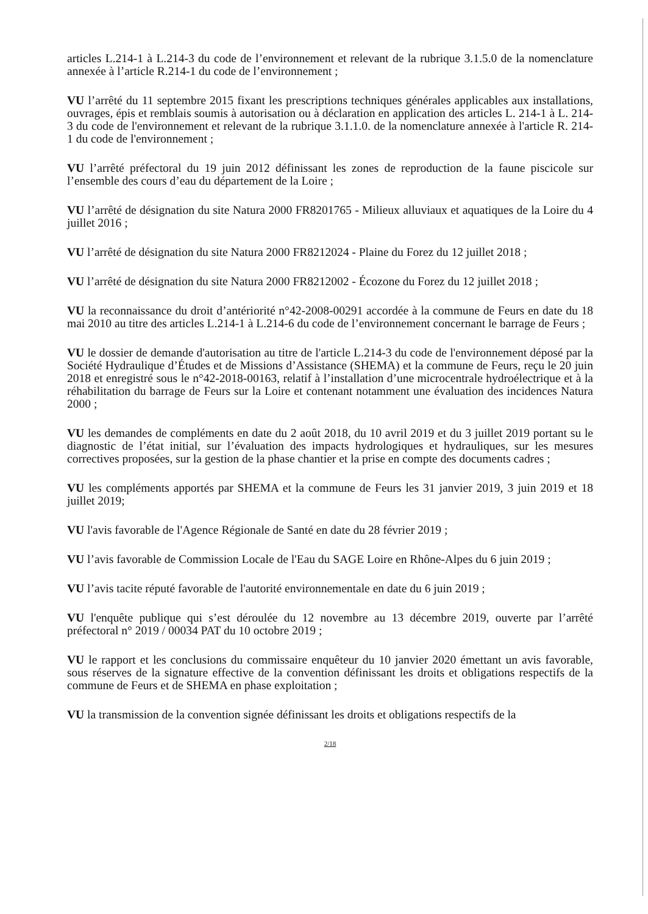articles L.214-1 à L.214-3 du code de l’environnement et relevant de la rubrique 3.1.5.0 de la nomenclature annexée à l’article R.214-1 du code de l’environnement ;
VU l’arrêté du 11 septembre 2015 fixant les prescriptions techniques générales applicables aux installations, ouvrages, épis et remblais soumis à autorisation ou à déclaration en application des articles L. 214-1 à L. 214-3 du code de l'environnement et relevant de la rubrique 3.1.1.0. de la nomenclature annexée à l'article R. 214-1 du code de l'environnement ;
VU l’arrêté préfectoral du 19 juin 2012 définissant les zones de reproduction de la faune piscicole sur l’ensemble des cours d’eau du département de la Loire ;
VU l’arrêté de désignation du site Natura 2000 FR8201765 - Milieux alluviaux et aquatiques de la Loire du 4 juillet 2016 ;
VU l’arrêté de désignation du site Natura 2000 FR8212024 - Plaine du Forez du 12 juillet 2018 ;
VU l’arrêté de désignation du site Natura 2000 FR8212002 - Écozone du Forez du 12 juillet 2018 ;
VU la reconnaissance du droit d’antériorité n°42-2008-00291 accordée à la commune de Feurs en date du 18 mai 2010 au titre des articles L.214-1 à L.214-6 du code de l’environnement concernant le barrage de Feurs ;
VU le dossier de demande d'autorisation au titre de l'article L.214-3 du code de l'environnement déposé par la Société Hydraulique d’Études et de Missions d’Assistance (SHEMA) et la commune de Feurs, reçu le 20 juin 2018 et enregistré sous le n°42-2018-00163, relatif à l’installation d’une microcentrale hydroélectrique et à la réhabilitation du barrage de Feurs sur la Loire et contenant notamment une évaluation des incidences Natura 2000 ;
VU les demandes de compléments en date du 2 août 2018, du 10 avril 2019 et du 3 juillet 2019 portant su le diagnostic de l’état initial, sur l’évaluation des impacts hydrologiques et hydrauliques, sur les mesures correctives proposées, sur la gestion de la phase chantier et la prise en compte des documents cadres ;
VU les compléments apportés par SHEMA et la commune de Feurs les 31 janvier 2019, 3 juin 2019 et 18 juillet 2019;
VU l'avis favorable de l'Agence Régionale de Santé en date du 28 février 2019 ;
VU l’avis favorable de Commission Locale de l'Eau du SAGE Loire en Rhône-Alpes du 6 juin 2019 ;
VU l’avis tacite réputé favorable de l'autorité environnementale en date du 6 juin 2019 ;
VU l'enquête publique qui s’est déroulée du 12 novembre au 13 décembre 2019, ouverte par l’arrêté préfectoral n° 2019 / 00034 PAT du 10 octobre 2019 ;
VU le rapport et les conclusions du commissaire enquêteur du 10 janvier 2020 émettant un avis favorable, sous réserves de la signature effective de la convention définissant les droits et obligations respectifs de la commune de Feurs et de SHEMA en phase exploitation ;
VU la transmission de la convention signée définissant les droits et obligations respectifs de la
2/18